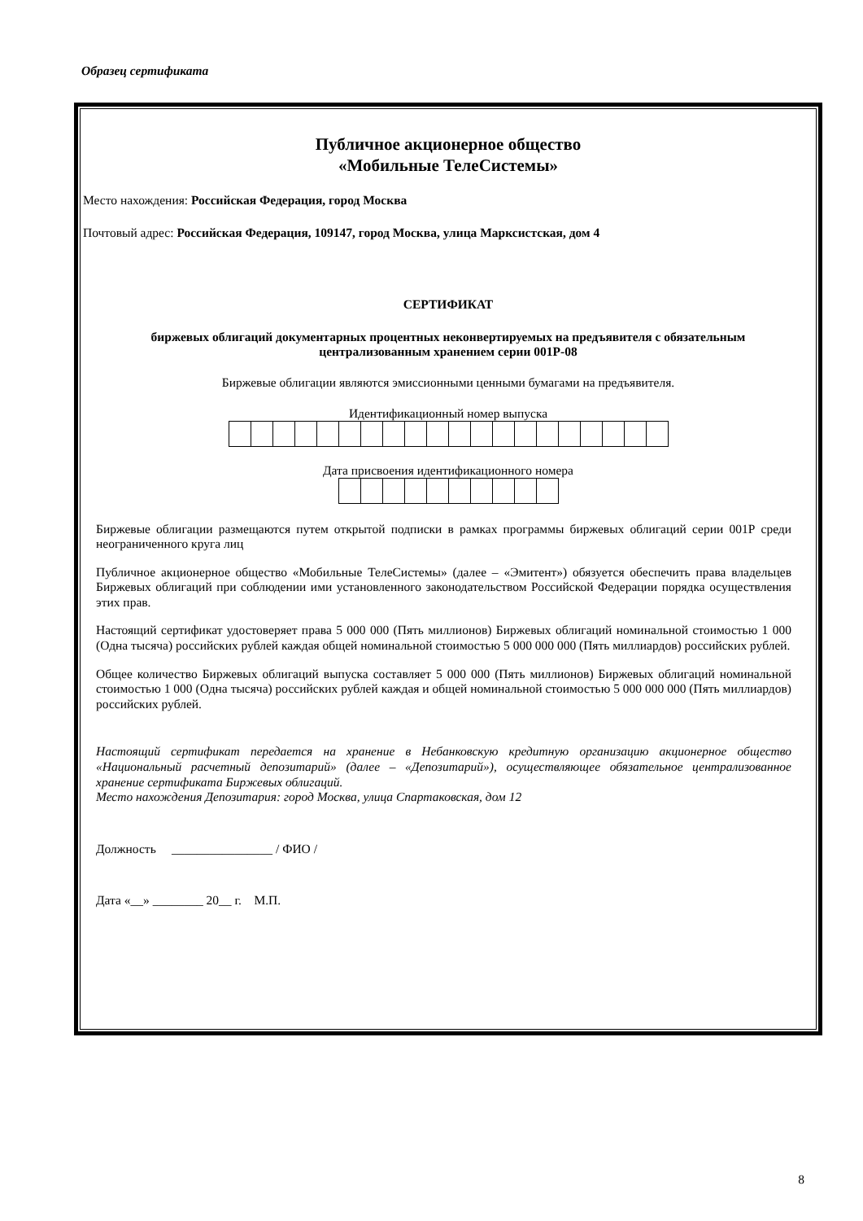Образец сертификата
Публичное акционерное общество
«Мобильные ТелеСистемы»
Место нахождения: Российская Федерация, город Москва
Почтовый адрес: Российская Федерация, 109147, город Москва, улица Марксистская, дом 4
СЕРТИФИКАТ
биржевых облигаций документарных процентных неконвертируемых на предъявителя с обязательным централизованным хранением серии 001Р-08
Биржевые облигации являются эмиссионными ценными бумагами на предъявителя.
Идентификационный номер выпуска
Дата присвоения идентификационного номера
Биржевые облигации размещаются путем открытой подписки в рамках программы биржевых облигаций серии 001Р среди неограниченного круга лиц
Публичное акционерное общество «Мобильные ТелеСистемы» (далее – «Эмитент») обязуется обеспечить права владельцев Биржевых облигаций при соблюдении ими установленного законодательством Российской Федерации порядка осуществления этих прав.
Настоящий сертификат удостоверяет права 5 000 000 (Пять миллионов) Биржевых облигаций номинальной стоимостью 1 000 (Одна тысяча) российских рублей каждая общей номинальной стоимостью 5 000 000 000 (Пять миллиардов) российских рублей.
Общее количество Биржевых облигаций выпуска составляет 5 000 000 (Пять миллионов) Биржевых облигаций номинальной стоимостью 1 000 (Одна тысяча) российских рублей каждая и общей номинальной стоимостью 5 000 000 000 (Пять миллиардов) российских рублей.
Настоящий сертификат передается на хранение в Небанковскую кредитную организацию акционерное общество «Национальный расчетный депозитарий» (далее – «Депозитарий»), осуществляющее обязательное централизованное хранение сертификата Биржевых облигаций.
Место нахождения Депозитария: город Москва, улица Спартаковская, дом 12
Должность ________________ / ФИО /
Дата «__» ________ 20__ г. М.П.
8